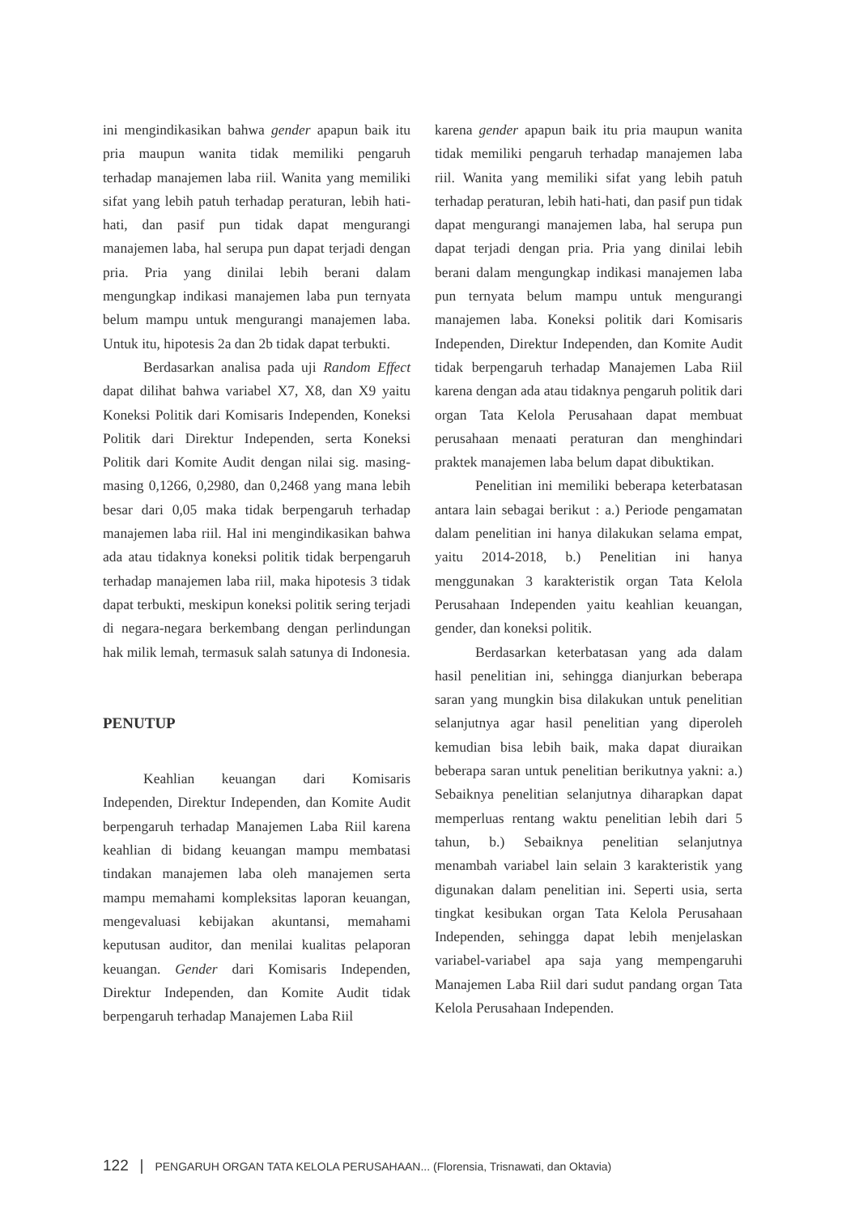ini mengindikasikan bahwa gender apapun baik itu pria maupun wanita tidak memiliki pengaruh terhadap manajemen laba riil. Wanita yang memiliki sifat yang lebih patuh terhadap peraturan, lebih hati-hati, dan pasif pun tidak dapat mengurangi manajemen laba, hal serupa pun dapat terjadi dengan pria. Pria yang dinilai lebih berani dalam mengungkap indikasi manajemen laba pun ternyata belum mampu untuk mengurangi manajemen laba. Untuk itu, hipotesis 2a dan 2b tidak dapat terbukti.
Berdasarkan analisa pada uji Random Effect dapat dilihat bahwa variabel X7, X8, dan X9 yaitu Koneksi Politik dari Komisaris Independen, Koneksi Politik dari Direktur Independen, serta Koneksi Politik dari Komite Audit dengan nilai sig. masing-masing 0,1266, 0,2980, dan 0,2468 yang mana lebih besar dari 0,05 maka tidak berpengaruh terhadap manajemen laba riil. Hal ini mengindikasikan bahwa ada atau tidaknya koneksi politik tidak berpengaruh terhadap manajemen laba riil, maka hipotesis 3 tidak dapat terbukti, meskipun koneksi politik sering terjadi di negara-negara berkembang dengan perlindungan hak milik lemah, termasuk salah satunya di Indonesia.
PENUTUP
Keahlian keuangan dari Komisaris Independen, Direktur Independen, dan Komite Audit berpengaruh terhadap Manajemen Laba Riil karena keahlian di bidang keuangan mampu membatasi tindakan manajemen laba oleh manajemen serta mampu memahami kompleksitas laporan keuangan, mengevaluasi kebijakan akuntansi, memahami keputusan auditor, dan menilai kualitas pelaporan keuangan. Gender dari Komisaris Independen, Direktur Independen, dan Komite Audit tidak berpengaruh terhadap Manajemen Laba Riil
karena gender apapun baik itu pria maupun wanita tidak memiliki pengaruh terhadap manajemen laba riil. Wanita yang memiliki sifat yang lebih patuh terhadap peraturan, lebih hati-hati, dan pasif pun tidak dapat mengurangi manajemen laba, hal serupa pun dapat terjadi dengan pria. Pria yang dinilai lebih berani dalam mengungkap indikasi manajemen laba pun ternyata belum mampu untuk mengurangi manajemen laba. Koneksi politik dari Komisaris Independen, Direktur Independen, dan Komite Audit tidak berpengaruh terhadap Manajemen Laba Riil karena dengan ada atau tidaknya pengaruh politik dari organ Tata Kelola Perusahaan dapat membuat perusahaan menaati peraturan dan menghindari praktek manajemen laba belum dapat dibuktikan.
Penelitian ini memiliki beberapa keterbatasan antara lain sebagai berikut : a.) Periode pengamatan dalam penelitian ini hanya dilakukan selama empat, yaitu 2014-2018, b.) Penelitian ini hanya menggunakan 3 karakteristik organ Tata Kelola Perusahaan Independen yaitu keahlian keuangan, gender, dan koneksi politik.
Berdasarkan keterbatasan yang ada dalam hasil penelitian ini, sehingga dianjurkan beberapa saran yang mungkin bisa dilakukan untuk penelitian selanjutnya agar hasil penelitian yang diperoleh kemudian bisa lebih baik, maka dapat diuraikan beberapa saran untuk penelitian berikutnya yakni: a.) Sebaiknya penelitian selanjutnya diharapkan dapat memperluas rentang waktu penelitian lebih dari 5 tahun, b.) Sebaiknya penelitian selanjutnya menambah variabel lain selain 3 karakteristik yang digunakan dalam penelitian ini. Seperti usia, serta tingkat kesibukan organ Tata Kelola Perusahaan Independen, sehingga dapat lebih menjelaskan variabel-variabel apa saja yang mempengaruhi Manajemen Laba Riil dari sudut pandang organ Tata Kelola Perusahaan Independen.
122 | PENGARUH ORGAN TATA KELOLA PERUSAHAAN... (Florensia, Trisnawati, dan Oktavia)